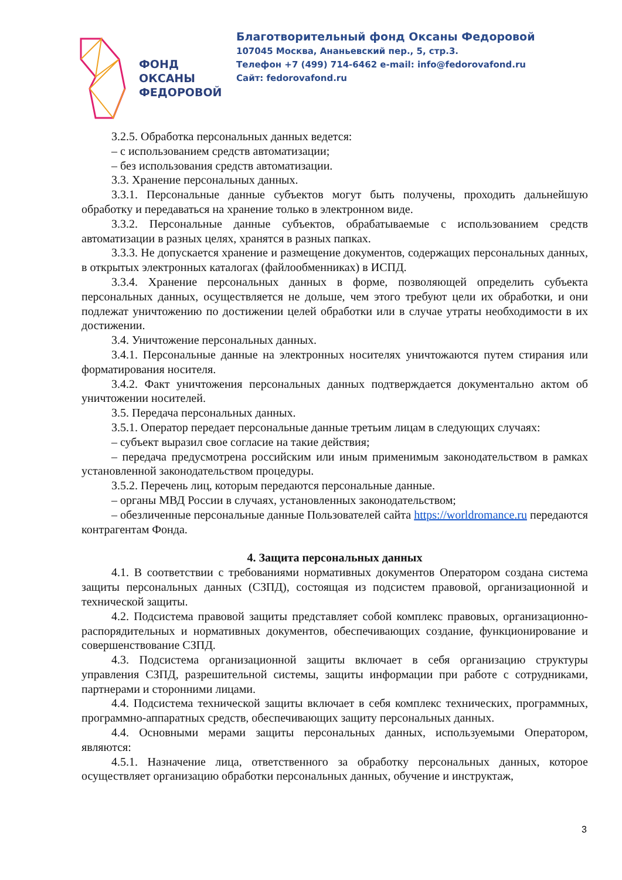ФОНД
ОКСАНЫ
ФЕДОРОВОЙ
Благотворительный фонд Оксаны Федоровой
107045 Москва, Ананьевский пер., 5, стр.3.
Телефон +7 (499) 714-6462 e-mail: info@fedorovafond.ru
Сайт: fedorovafond.ru
3.2.5. Обработка персональных данных ведется:
– с использованием средств автоматизации;
– без использования средств автоматизации.
3.3. Хранение персональных данных.
3.3.1. Персональные данные субъектов могут быть получены, проходить дальнейшую обработку и передаваться на хранение только в электронном виде.
3.3.2. Персональные данные субъектов, обрабатываемые с использованием средств автоматизации в разных целях, хранятся в разных папках.
3.3.3. Не допускается хранение и размещение документов, содержащих персональных данных, в открытых электронных каталогах (файлообменниках) в ИСПД.
3.3.4. Хранение персональных данных в форме, позволяющей определить субъекта персональных данных, осуществляется не дольше, чем этого требуют цели их обработки, и они подлежат уничтожению по достижении целей обработки или в случае утраты необходимости в их достижении.
3.4. Уничтожение персональных данных.
3.4.1. Персональные данные на электронных носителях уничтожаются путем стирания или форматирования носителя.
3.4.2. Факт уничтожения персональных данных подтверждается документально актом об уничтожении носителей.
3.5. Передача персональных данных.
3.5.1. Оператор передает персональные данные третьим лицам в следующих случаях:
– субъект выразил свое согласие на такие действия;
– передача предусмотрена российским или иным применимым законодательством в рамках установленной законодательством процедуры.
3.5.2. Перечень лиц, которым передаются персональные данные.
– органы МВД России в случаях, установленных законодательством;
– обезличенные персональные данные Пользователей сайта https://worldromance.ru передаются контрагентам Фонда.
4. Защита персональных данных
4.1. В соответствии с требованиями нормативных документов Оператором создана система защиты персональных данных (СЗПД), состоящая из подсистем правовой, организационной и технической защиты.
4.2. Подсистема правовой защиты представляет собой комплекс правовых, организационно-распорядительных и нормативных документов, обеспечивающих создание, функционирование и совершенствование СЗПД.
4.3. Подсистема организационной защиты включает в себя организацию структуры управления СЗПД, разрешительной системы, защиты информации при работе с сотрудниками, партнерами и сторонними лицами.
4.4. Подсистема технической защиты включает в себя комплекс технических, программных, программно-аппаратных средств, обеспечивающих защиту персональных данных.
4.4. Основными мерами защиты персональных данных, используемыми Оператором, являются:
4.5.1. Назначение лица, ответственного за обработку персональных данных, которое осуществляет организацию обработки персональных данных, обучение и инструктаж,
3